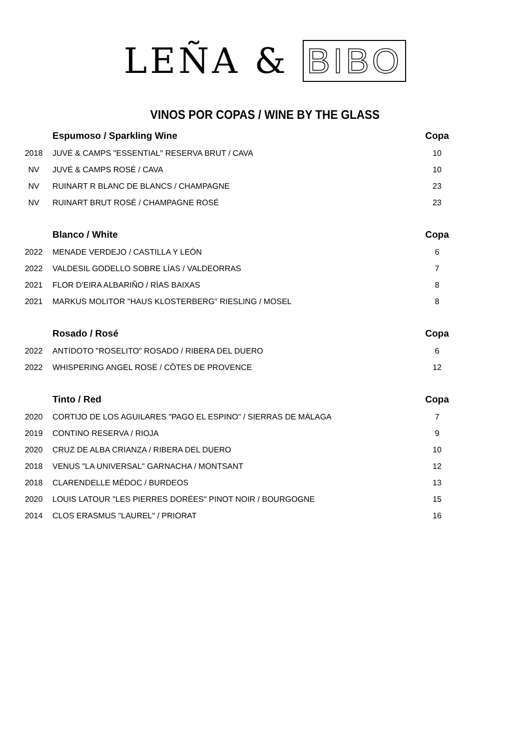LEÑA & BIBO
VINOS POR COPAS / WINE BY THE GLASS
| | Espumoso / Sparkling Wine | Copa |
| 2018 | JUVÉ & CAMPS "ESSENTIAL" RESERVA BRUT / CAVA | 10 |
| NV | JUVÉ & CAMPS ROSÉ / CAVA | 10 |
| NV | RUINART R BLANC DE BLANCS / CHAMPAGNE | 23 |
| NV | RUINART BRUT ROSÉ / CHAMPAGNE ROSÉ | 23 |
| | Blanco / White | Copa |
| 2022 | MENADE VERDEJO / CASTILLA Y LEÓN | 6 |
| 2022 | VALDESIL GODELLO SOBRE LÍAS / VALDEORRAS | 7 |
| 2021 | FLOR D'EIRA ALBARIÑO / RÍAS BAIXAS | 8 |
| 2021 | MARKUS MOLITOR "HAUS KLOSTERBERG" RIESLING / MOSEL | 8 |
| | Rosado / Rosé | Copa |
| 2022 | ANTÍDOTO "ROSELITO" ROSADO / RIBERA DEL DUERO | 6 |
| 2022 | WHISPERING ANGEL ROSÉ / CÔTES DE PROVENCE | 12 |
| | Tinto / Red | Copa |
| 2020 | CORTIJO DE LOS AGUILARES "PAGO EL ESPINO" / SIERRAS DE MÁLAGA | 7 |
| 2019 | CONTINO RESERVA / RIOJA | 9 |
| 2020 | CRUZ DE ALBA CRIANZA / RIBERA DEL DUERO | 10 |
| 2018 | VENUS "LA UNIVERSAL" GARNACHA / MONTSANT | 12 |
| 2018 | CLARENDELLE MÉDOC / BURDEOS | 13 |
| 2020 | LOUIS LATOUR "LES PIERRES DORÉES" PINOT NOIR / BOURGOGNE | 15 |
| 2014 | CLOS ERASMUS "LAUREL" / PRIORAT | 16 |